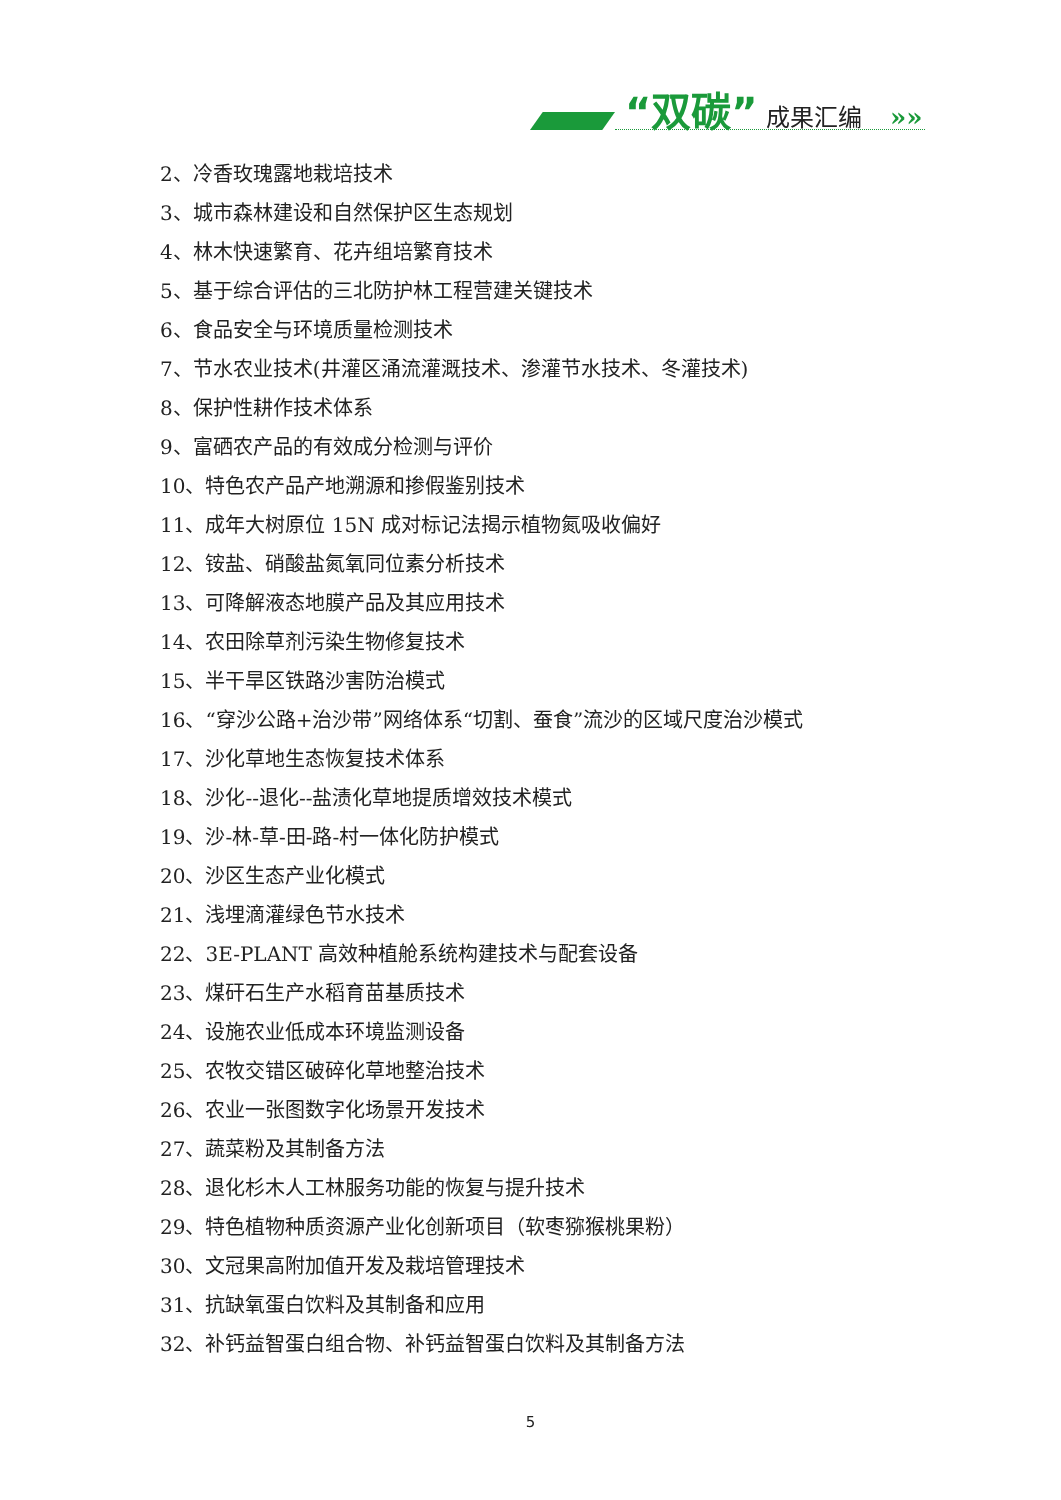“双碳” 成果汇编
»»
2、冷香玫瑰露地栽培技术
3、城市森林建设和自然保护区生态规划
4、林木快速繁育、花卉组培繁育技术
5、基于综合评估的三北防护林工程营建关键技术
6、食品安全与环境质量检测技术
7、节水农业技术(井灌区涌流灌溉技术、渗灌节水技术、冬灌技术)
8、保护性耕作技术体系
9、富硒农产品的有效成分检测与评价
10、特色农产品产地溯源和掺假鉴别技术
11、成年大树原位 15N 成对标记法揭示植物氮吸收偏好
12、铵盐、硝酸盐氮氧同位素分析技术
13、可降解液态地膜产品及其应用技术
14、农田除草剂污染生物修复技术
15、半干旱区铁路沙害防治模式
16、“穿沙公路+治沙带”网络体系“切割、蚕食”流沙的区域尺度治沙模式
17、沙化草地生态恢复技术体系
18、沙化--退化--盐渍化草地提质增效技术模式
19、沙-林-草-田-路-村一体化防护模式
20、沙区生态产业化模式
21、浅埋滴灌绿色节水技术
22、3E-PLANT 高效种植舱系统构建技术与配套设备
23、煤矸石生产水稻育苗基质技术
24、设施农业低成本环境监测设备
25、农牧交错区破碎化草地整治技术
26、农业一张图数字化场景开发技术
27、蔬菜粉及其制备方法
28、退化杉木人工林服务功能的恢复与提升技术
29、特色植物种质资源产业化创新项目（软枣猕猴桃果粉）
30、文冠果高附加值开发及栽培管理技术
31、抗缺氧蛋白饮料及其制备和应用
32、补钙益智蛋白组合物、补钙益智蛋白饮料及其制备方法
5